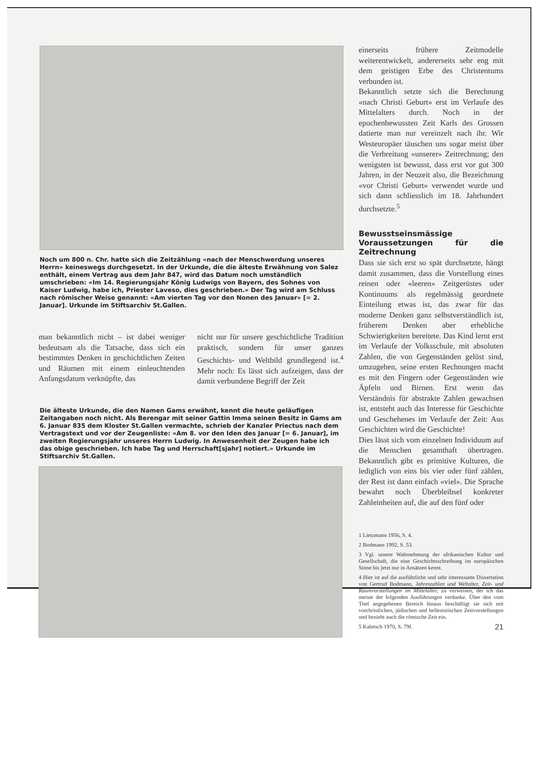Noch um 800 n. Chr. hatte sich die Zeitzählung «nach der Menschwerdung unseres Herrn» keineswegs durchgesetzt. In der Urkunde, die die älteste Erwähnung von Salez enthält, einem Vertrag aus dem Jahr 847, wird das Datum noch umständlich umschrieben: «Im 14. Regierungsjahr König Ludwigs von Bayern, des Sohnes von Kaiser Ludwig, habe ich, Priester Laveso, dies geschrieben.» Der Tag wird am Schluss nach römischer Weise genannt: «Am vierten Tag vor den Nonen des Januar» [= 2. Januar]. Urkunde im Stiftsarchiv St.Gallen.
man bekanntlich nicht – ist dabei weniger bedeutsam als die Tatsache, dass sich ein bestimmtes Denken in geschichtlichen Zeiten und Räumen mit einem einleuchtenden Anfangsdatum verknüpfte, das
nicht nur für unsere geschichtliche Tradition praktisch, sondern für unser ganzes Geschichts- und Weltbild grundlegend ist.<sup>4</sup> Mehr noch: Es lässt sich aufzeigen, dass der damit verbundene Begriff der Zeit
Die älteste Urkunde, die den Namen Gams erwähnt, kennt die heute geläufigen Zeitangaben noch nicht. Als Berengar mit seiner Gattin Imma seinen Besitz in Gams am 6. Januar 835 dem Kloster St.Gallen vermachte, schrieb der Kanzler Priectus nach dem Vertragstext und vor der Zeugenliste: «Am 8. vor den Iden des Januar [= 6. Januar], im zweiten Regierungsjahr unseres Herrn Ludwig. In Anwesenheit der Zeugen habe ich das obige geschrieben. Ich habe Tag und Herrschaft[sjahr] notiert.» Urkunde im Stiftsarchiv St.Gallen.
einerseits frühere Zeitmodelle weiterentwickelt, andererseits sehr eng mit dem geistigen Erbe des Christentums verbunden ist.
Bekanntlich setzte sich die Berechnung «nach Christi Geburt» erst im Verlaufe des Mittelalters durch. Noch in der epochenbewussten Zeit Karls des Grossen datierte man nur vereinzelt nach ihr. Wir Westeuropäer täuschen uns sogar meist über die Verbreitung «unserer» Zeitrechnung; den wenigsten ist bewusst, dass erst vor gut 300 Jahren, in der Neuzeit also, die Bezeichnung «vor Christi Geburt» verwendet wurde und sich dann schliesslich im 18. Jahrhundert durchsetzte.<sup>5</sup>
Bewusstseinsmässige Voraussetzungen für die Zeitrechnung
Dass sie sich erst so spät durchsetzte, hängt damit zusammen, dass die Vorstellung eines reinen oder «leeren» Zeitgerüstes oder Kontinuums als regelmässig geordnete Einteilung etwas ist, das zwar für das moderne Denken ganz selbstverständlich ist, früherem Denken aber erhebliche Schwierigkeiten bereitete. Das Kind lernt erst im Verlaufe der Volksschule, mit absoluten Zahlen, die von Gegenständen gelöst sind, umzugehen, seine ersten Rechnungen macht es mit den Fingern oder Gegenständen wie Äpfeln und Birnen. Erst wenn das Verständnis für abstrakte Zahlen gewachsen ist, entsteht auch das Interesse für Geschichte und Geschehenes im Verlaufe der Zeit: Aus Geschichten wird die Geschichte!
Dies lässt sich vom einzelnen Individuum auf die Menschen gesamthaft übertragen. Bekanntlich gibt es primitive Kulturen, die lediglich von eins bis vier oder fünf zählen, der Rest ist dann einfach «viel». Die Sprache bewahrt noch Überbleibsel konkreter Zahleinheiten auf, die auf den fünf oder
1 Lietzmann 1956, S. 4.
2 Bodmann 1992, S. 53.
3 Vgl. unsere Wahrnehmung der afrikanischen Kultur und Gesellschaft, die eine Geschichtsschreibung im europäischen Sinne bis jetzt nur in Ansätzen kennt.
4 Hier ist auf die ausführliche und sehr interessante Dissertation von Gertrud Bodmann, Jahreszahlen und Weltalter, Zeit- und Raumvorstellungen im Mittelalter, zu verweisen, der ich das meiste der folgenden Ausführungen verdanke. Über den vom Titel angegebenen Bereich hinaus beschäftigt sie sich mit vorchristlichen, jüdischen und hellenistischen Zeitvorstellungen und bezieht auch die römische Zeit ein.
5 Kaletsch 1970, S. 79f. 21